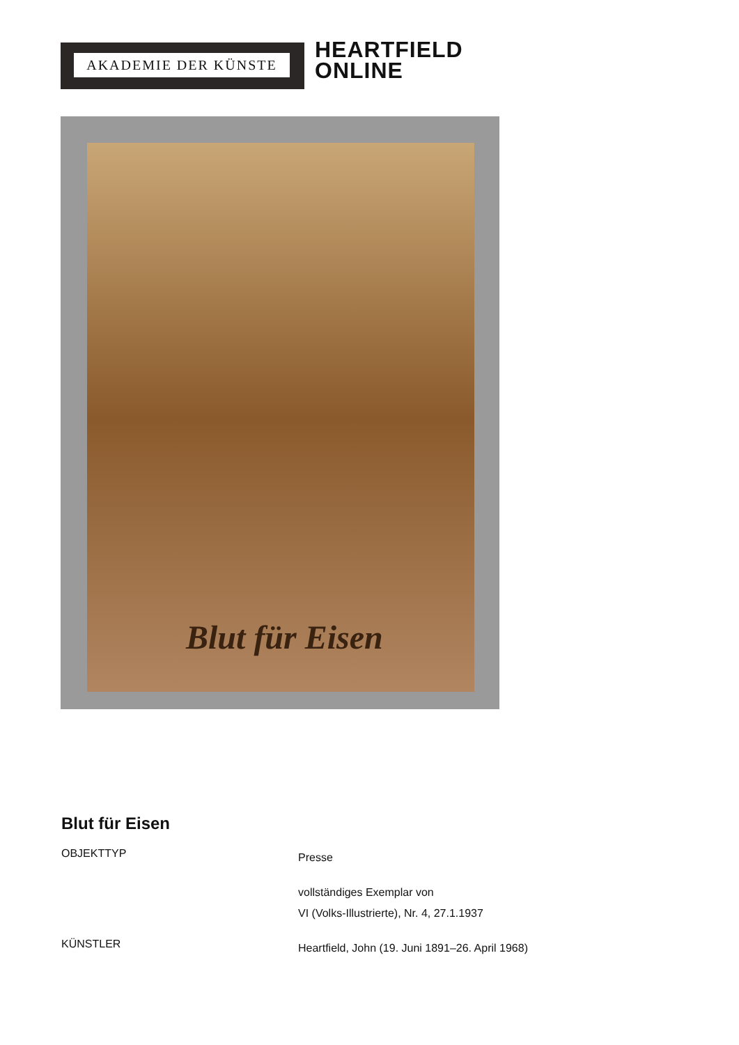AKADEMIE DER KÜNSTE
HEARTFIELD
ONLINE
Blut für Eisen
Blut für Eisen
OBJEKTTYP
Presse
vollständiges Exemplar von
VI (Volks-Illustrierte), Nr. 4, 27.1.1937
KÜNSTLER
Heartfield, John (19. Juni 1891–26. April 1968)